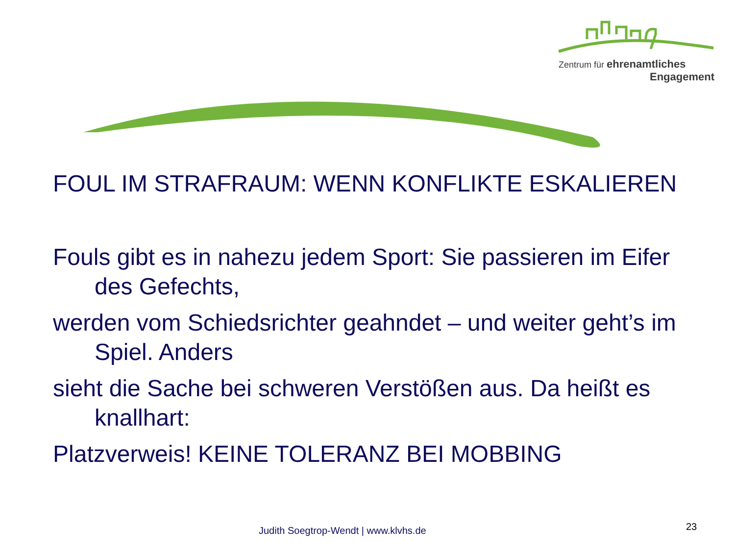Zentrum für ehrenamtliches
Engagement
FOUL IM STRAFRAUM: WENN KONFLIKTE ESKALIEREN
Fouls gibt es in nahezu jedem Sport: Sie passieren im Eifer des Gefechts,
werden vom Schiedsrichter geahndet – und weiter geht’s im Spiel. Anders
sieht die Sache bei schweren Verstößen aus. Da heißt es knallhart:
Platzverweis! KEINE TOLERANZ BEI MOBBING
Judith Soegtrop-Wendt | www.klvhs.de
23